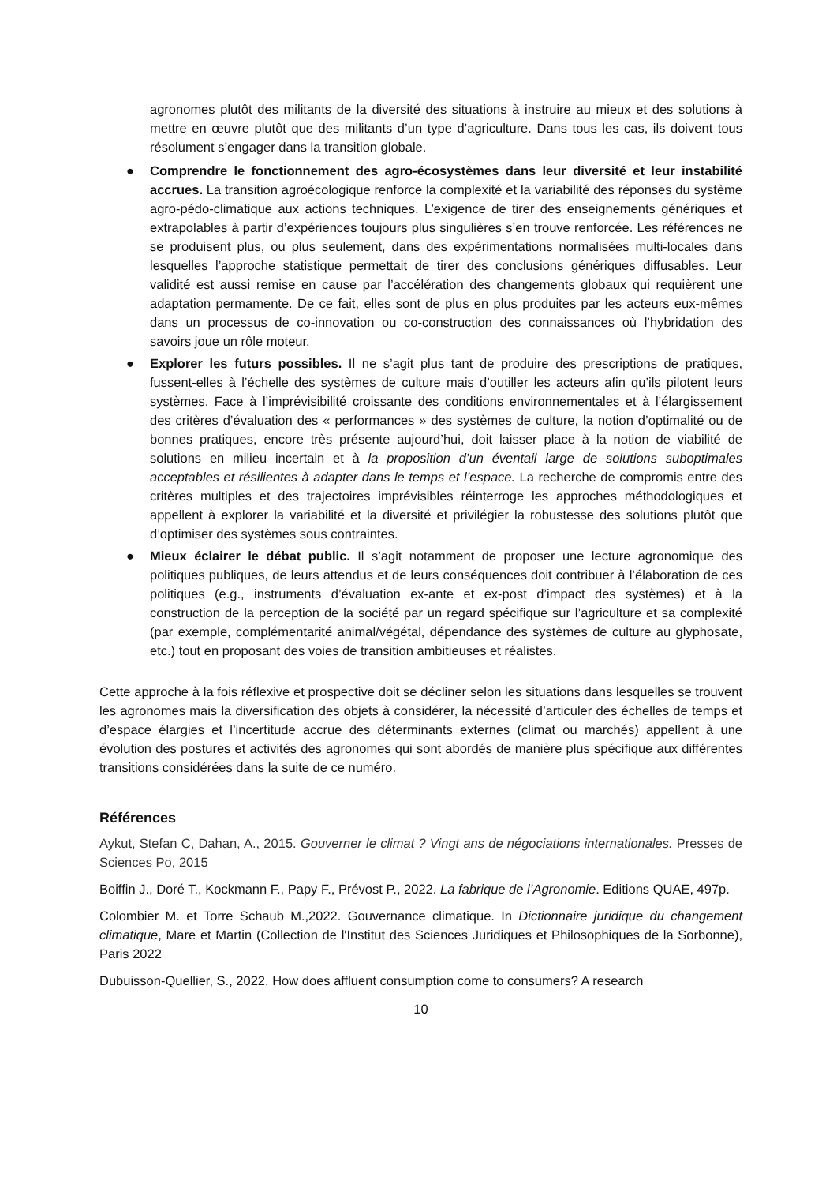agronomes plutôt des militants de la diversité des situations à instruire au mieux et des solutions à mettre en œuvre plutôt que des militants d’un type d’agriculture. Dans tous les cas, ils doivent tous résolument s’engager dans la transition globale.
● Comprendre le fonctionnement des agro-écosystèmes dans leur diversité et leur instabilité accrues. La transition agroécologique renforce la complexité et la variabilité des réponses du système agro-pédo-climatique aux actions techniques. L’exigence de tirer des enseignements génériques et extrapolables à partir d’expériences toujours plus singulières s’en trouve renforcée. Les références ne se produisent plus, ou plus seulement, dans des expérimentations normalisées multi-locales dans lesquelles l’approche statistique permettait de tirer des conclusions génériques diffusables. Leur validité est aussi remise en cause par l’accélération des changements globaux qui requièrent une adaptation permamente. De ce fait, elles sont de plus en plus produites par les acteurs eux-mêmes dans un processus de co-innovation ou co-construction des connaissances où l’hybridation des savoirs joue un rôle moteur.
● Explorer les futurs possibles. Il ne s’agit plus tant de produire des prescriptions de pratiques, fussent-elles à l’échelle des systèmes de culture mais d’outiller les acteurs afin qu’ils pilotent leurs systèmes. Face à l’imprévisibilité croissante des conditions environnementales et à l’élargissement des critères d’évaluation des « performances » des systèmes de culture, la notion d’optimalité ou de bonnes pratiques, encore très présente aujourd’hui, doit laisser place à la notion de viabilité de solutions en milieu incertain et à la proposition d’un éventail large de solutions suboptimales acceptables et résilientes à adapter dans le temps et l’espace. La recherche de compromis entre des critères multiples et des trajectoires imprévisibles réinterroge les approches méthodologiques et appellent à explorer la variabilité et la diversité et privilégier la robustesse des solutions plutôt que d’optimiser des systèmes sous contraintes.
● Mieux éclairer le débat public. Il s’agit notamment de proposer une lecture agronomique des politiques publiques, de leurs attendus et de leurs conséquences doit contribuer à l’élaboration de ces politiques (e.g., instruments d’évaluation ex-ante et ex-post d’impact des systèmes) et à la construction de la perception de la société par un regard spécifique sur l’agriculture et sa complexité (par exemple, complémentarité animal/végétal, dépendance des systèmes de culture au glyphosate, etc.) tout en proposant des voies de transition ambitieuses et réalistes.
Cette approche à la fois réflexive et prospective doit se décliner selon les situations dans lesquelles se trouvent les agronomes mais la diversification des objets à considérer, la nécessité d’articuler des échelles de temps et d’espace élargies et l’incertitude accrue des déterminants externes (climat ou marchés) appellent à une évolution des postures et activités des agronomes qui sont abordés de manière plus spécifique aux différentes transitions considérées dans la suite de ce numéro.
Références
Aykut, Stefan C, Dahan, A., 2015. Gouverner le climat ? Vingt ans de négociations internationales. Presses de Sciences Po, 2015
Boiffin J., Doré T., Kockmann F., Papy F., Prévost P., 2022. La fabrique de l’Agronomie. Editions QUAE, 497p.
Colombier M. et Torre Schaub M.,2022. Gouvernance climatique. In Dictionnaire juridique du changement climatique, Mare et Martin (Collection de l'Institut des Sciences Juridiques et Philosophiques de la Sorbonne), Paris 2022
Dubuisson-Quellier, S., 2022. How does affluent consumption come to consumers? A research
10